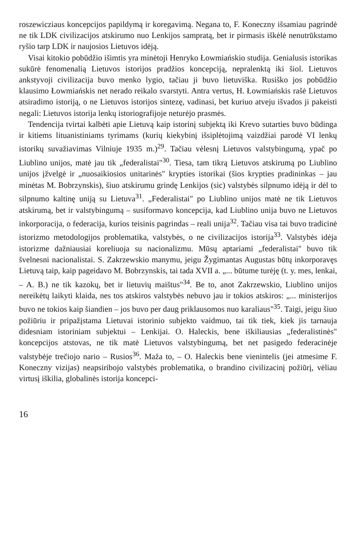roszewicziaus koncepcijos papildymą ir koregavimą. Negana to, F. Koneczny išsamiau pagrindė ne tik LDK civilizacijos atskirumo nuo Lenkijos sampratą, bet ir pirmasis iškėlė nenutrūkstamo ryšio tarp LDK ir naujosios Lietuvos idėją.
Visai kitokio pobūdžio išimtis yra minėtoji Henryko Łowmiańskio studija. Genialusis istorikas sukūrė fenomenalią Lietuvos istorijos pradžios koncepciją, nepralenktą iki šiol. Lietuvos ankstyvoji civilizacija buvo menko lygio, tačiau ji buvo lietuviška. Rusiško jos pobūdžio klausimo Łowmiańskis net nerado reikalo svarstyti. Antra vertus, H. Łowmiańskis rašė Lietuvos atsiradimo istoriją, o ne Lietuvos istorijos sintezę, vadinasi, bet kuriuo atveju išvados ji pakeisti negali: Lietuvos istorija lenkų istoriografijoje neturėjo prasmės.
Tendencija tvirtai kalbėti apie Lietuvą kaip istorinį subjektą iki Krevo sutarties buvo būdinga ir kitiems lituanistiniams tyrimams (kurių kiekybinį išsiplėtojimą vaizdžiai parodė VI lenkų istorikų suvažiavimas Vilniuje 1935 m.)<sup>29</sup>. Tačiau vėlesnį Lietuvos valstybingumą, ypač po Liublino unijos, matė jau tik „federalistai"<sup>30</sup>. Tiesa, tam tikrą Lietuvos atskirumą po Liublino unijos įžvelgė ir „nuosaikiosios unitarinės" krypties istorikai (šios krypties pradininkas – jau minėtas M. Bobrzynskis), šiuo atskirumu grindę Lenkijos (sic) valstybės silpnumo idėją ir dėl to silpnumo kaltinę uniją su Lietuva<sup>31</sup>. „Federalistai" po Liublino unijos matė ne tik Lietuvos atskirumą, bet ir valstybingumą – susiformavo koncepcija, kad Liublino unija buvo ne Lietuvos inkorporacija, o federacija, kurios teisinis pagrindas – reali unija<sup>32</sup>. Tačiau visa tai buvo tradicinė istorizmo metodologijos problematika, valstybės, o ne civilizacijos istorija<sup>33</sup>. Valstybės idėja istorizme dažniausiai koreliuoja su nacionalizmu. Mūsų aptariami „federalistai" buvo tik švelnesni nacionalistai. S. Zakrzewskio manymu, jeigu Žygimantas Augustas būtų inkorporavęs Lietuvą taip, kaip pageidavo M. Bobrzynskis, tai tada XVII a. „... būtume turėję (t. y. mes, lenkai, – A. B.) ne tik kazokų, bet ir lietuvių maištus"<sup>34</sup>. Be to, anot Zakrzewskio, Liublino unijos nereikėtų laikyti klaida, nes tos atskiros valstybės nebuvo jau ir tokios atskiros: „... ministerijos buvo ne tokios kaip šiandien – jos buvo per daug priklausomos nuo karaliaus"<sup>35</sup>. Taigi, jeigu šiuo požiūriu ir pripažįstama Lietuvai istorinio subjekto vaidmuo, tai tik tiek, kiek jis tarnauja didesniam istoriniam subjektui – Lenkijai. O. Haleckis, bene iškiliausias „federalistinės" koncepcijos atstovas, ne tik matė Lietuvos valstybingumą, bet net pasigedo federacinėje valstybėje trečiojo nario – Rusios<sup>36</sup>. Maža to, – O. Haleckis bene vienintelis (jei atmesime F. Koneczny vizijas) neapsiribojo valstybės problematika, o brandino civilizacinį požiūrį, vėliau virtusį iškilia, globalinės istorija koncepci-
16